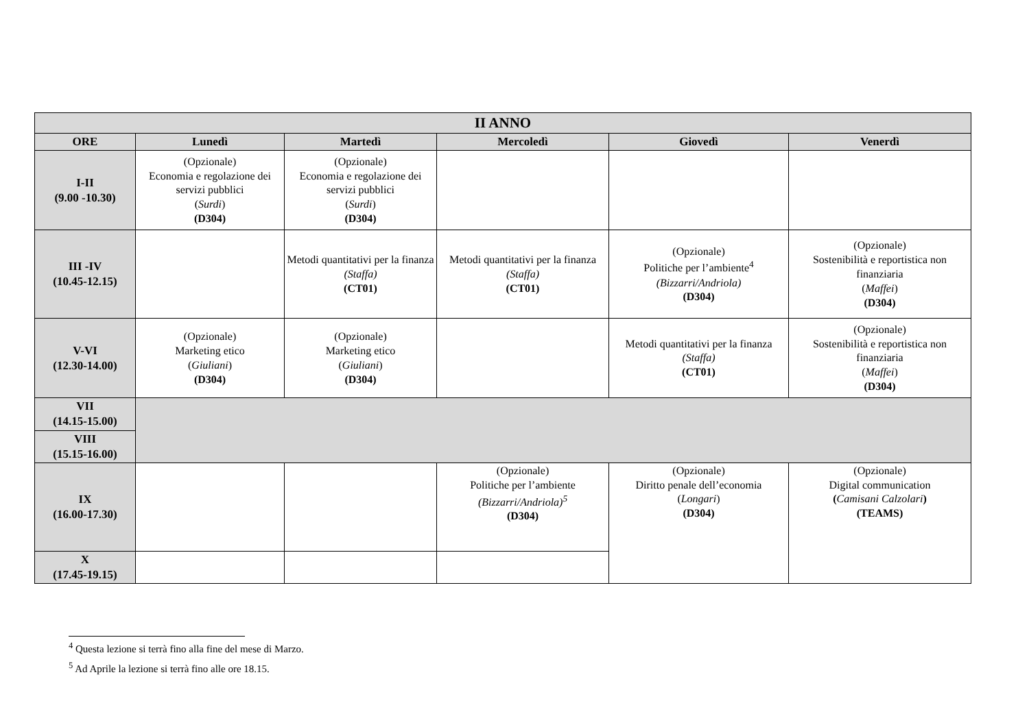| II ANNO | | | | | |
| --- | --- | --- | --- | --- | --- |
| ORE | Lunedì | Martedì | Mercoledì | Giovedì | Venerdì |
| I-II (9.00 -10.30) | (Opzionale) Economia e regolazione dei servizi pubblici ( Surdi ) (D304) | (Opzionale) Economia e regolazione dei servizi pubblici ( Surdi ) (D304) | | | |
| III -IV (10.45-12.15) | | Metodi quantitativi per la finanza (Staffa) (CT01) | Metodi quantitativi per la finanza (Staffa) (CT01) | (Opzionale) Politiche per l’ambiente<sup>4</sup> (Bizzarri/Andriola) (D304) | (Opzionale) Sostenibilità e reportistica non finanziaria ( Maffei ) (D304) |
| V-VI (12.30-14.00) | (Opzionale) Marketing etico ( Giuliani ) (D304) | (Opzionale) Marketing etico ( Giuliani ) (D304) | | Metodi quantitativi per la finanza (Staffa) (CT01) | (Opzionale) Sostenibilità e reportistica non finanziaria ( Maffei ) (D304) |
| VII (14.15-15.00) | | | | | |
| VIII (15.15-16.00) | | | | | |
| IX (16.00-17.30) | | | (Opzionale) Politiche per l’ambiente (Bizzarri/Andriola)<sup>5</sup> (D304) | (Opzionale) Diritto penale dell’economia ( Longari ) (D304) | (Opzionale) Digital communication ( Camisani Calzolari ) (TEAMS) |
| X (17.45-19.15) | | | | | |
<sup>4</sup> Questa lezione si terrà fino alla fine del mese di Marzo.
<sup>5</sup> Ad Aprile la lezione si terrà fino alle ore 18.15.